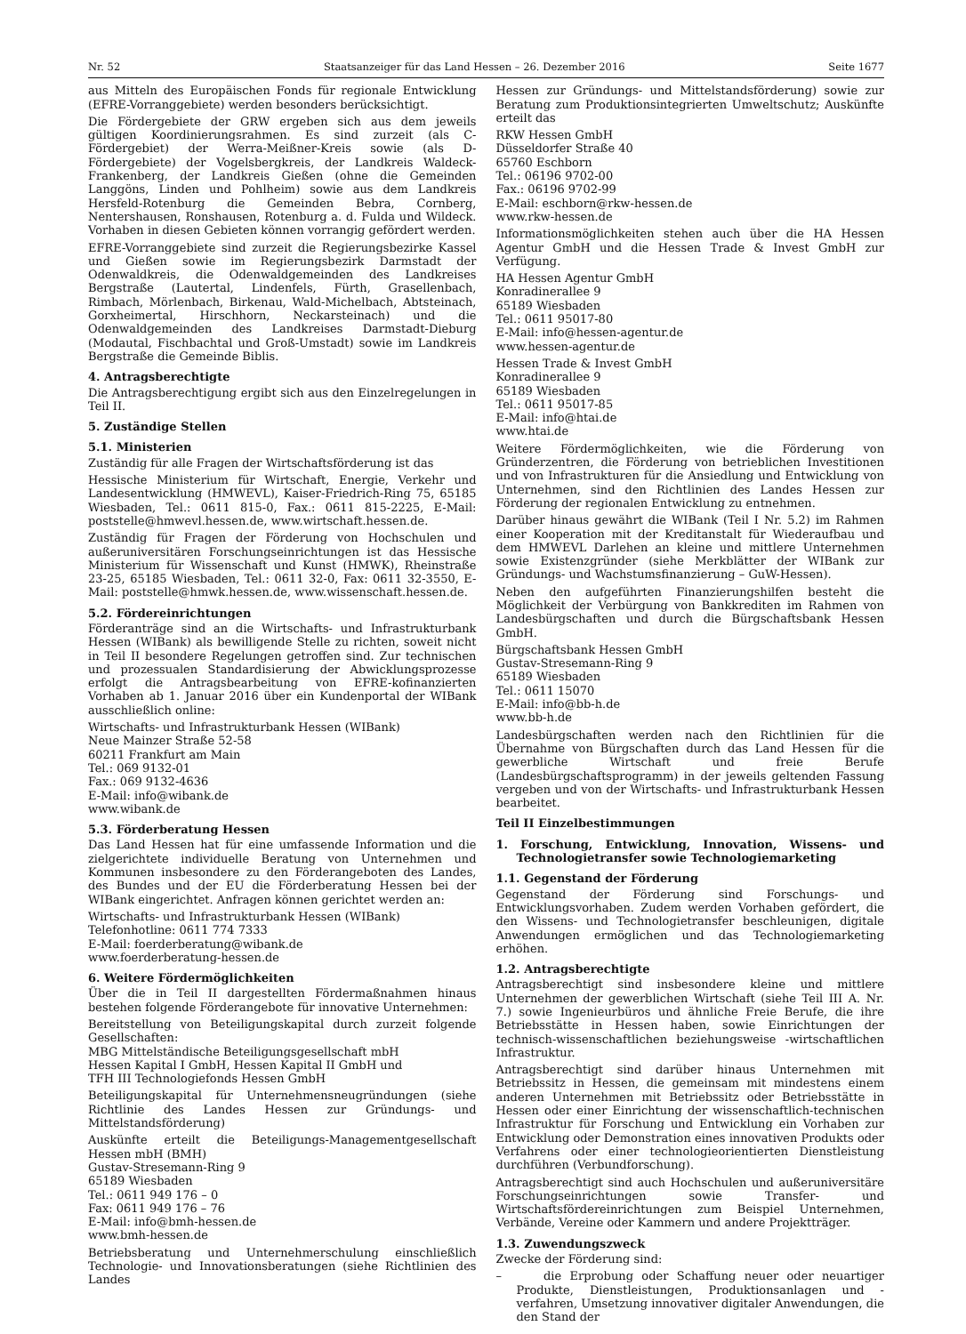Nr. 52 Staatsanzeiger für das Land Hessen – 26. Dezember 2016 Seite 1677
aus Mitteln des Europäischen Fonds für regionale Entwicklung (EFRE-Vorranggebiete) werden besonders berücksichtigt.
Die Fördergebiete der GRW ergeben sich aus dem jeweils gültigen Koordinierungsrahmen. Es sind zurzeit (als C-Fördergebiet) der Werra-Meißner-Kreis sowie (als D-Fördergebiete) der Vogelsbergkreis, der Landkreis Waldeck-Frankenberg, der Landkreis Gießen (ohne die Gemeinden Langgöns, Linden und Pohlheim) sowie aus dem Landkreis Hersfeld-Rotenburg die Gemeinden Bebra, Cornberg, Nentershausen, Ronshausen, Rotenburg a. d. Fulda und Wildeck. Vorhaben in diesen Gebieten können vorrangig gefördert werden.
EFRE-Vorranggebiete sind zurzeit die Regierungsbezirke Kassel und Gießen sowie im Regierungsbezirk Darmstadt der Odenwaldkreis, die Odenwaldgemeinden des Landkreises Bergstraße (Lautertal, Lindenfels, Fürth, Grasellenbach, Rimbach, Mörlenbach, Birkenau, Wald-Michelbach, Abtsteinach, Gorxheimertal, Hirschhorn, Neckarsteinach) und die Odenwaldgemeinden des Landkreises Darmstadt-Dieburg (Modautal, Fischbachtal und Groß-Umstadt) sowie im Landkreis Bergstraße die Gemeinde Biblis.
4. Antragsberechtigte
Die Antragsberechtigung ergibt sich aus den Einzelregelungen in Teil II.
5. Zuständige Stellen
5.1. Ministerien
Zuständig für alle Fragen der Wirtschaftsförderung ist das
Hessische Ministerium für Wirtschaft, Energie, Verkehr und Landesentwicklung (HMWEVL), Kaiser-Friedrich-Ring 75, 65185 Wiesbaden, Tel.: 0611 815-0, Fax.: 0611 815-2225, E-Mail: poststelle@hmwevl.hessen.de, www.wirtschaft.hessen.de.
Zuständig für Fragen der Förderung von Hochschulen und außeruniversitären Forschungseinrichtungen ist das Hessische Ministerium für Wissenschaft und Kunst (HMWK), Rheinstraße 23-25, 65185 Wiesbaden, Tel.: 0611 32-0, Fax: 0611 32-3550, E-Mail: poststelle@hmwk.hessen.de, www.wissenschaft.hessen.de.
5.2. Fördereinrichtungen
Förderanträge sind an die Wirtschafts- und Infrastrukturbank Hessen (WIBank) als bewilligende Stelle zu richten, soweit nicht in Teil II besondere Regelungen getroffen sind. Zur technischen und prozessualen Standardisierung der Abwicklungsprozesse erfolgt die Antragsbearbeitung von EFRE-kofinanzierten Vorhaben ab 1. Januar 2016 über ein Kundenportal der WIBank ausschließlich online:
Wirtschafts- und Infrastrukturbank Hessen (WIBank)
Neue Mainzer Straße 52-58
60211 Frankfurt am Main
Tel.: 069 9132-01
Fax.: 069 9132-4636
E-Mail: info@wibank.de
www.wibank.de
5.3. Förderberatung Hessen
Das Land Hessen hat für eine umfassende Information und die zielgerichtete individuelle Beratung von Unternehmen und Kommunen insbesondere zu den Förderangeboten des Landes, des Bundes und der EU die Förderberatung Hessen bei der WIBank eingerichtet. Anfragen können gerichtet werden an:
Wirtschafts- und Infrastrukturbank Hessen (WIBank)
Telefonhotline: 0611 774 7333
E-Mail: foerderberatung@wibank.de
www.foerderberatung-hessen.de
6. Weitere Fördermöglichkeiten
Über die in Teil II dargestellten Fördermaßnahmen hinaus bestehen folgende Förderangebote für innovative Unternehmen:
Bereitstellung von Beteiligungskapital durch zurzeit folgende Gesellschaften:
MBG Mittelständische Beteiligungsgesellschaft mbH
Hessen Kapital I GmbH, Hessen Kapital II GmbH und
TFH III Technologiefonds Hessen GmbH
Beteiligungskapital für Unternehmensneugründungen (siehe Richtlinie des Landes Hessen zur Gründungs- und Mittelstandsförderung)
Auskünfte erteilt die Beteiligungs-Managementgesellschaft Hessen mbH (BMH)
Gustav-Stresemann-Ring 9
65189 Wiesbaden
Tel.: 0611 949 176 – 0
Fax: 0611 949 176 – 76
E-Mail: info@bmh-hessen.de
www.bmh-hessen.de
Betriebsberatung und Unternehmerschulung einschließlich Technologie- und Innovationsberatungen (siehe Richtlinien des Landes
Hessen zur Gründungs- und Mittelstandsförderung) sowie zur Beratung zum Produktionsintegrierten Umweltschutz; Auskünfte erteilt das
RKW Hessen GmbH
Düsseldorfer Straße 40
65760 Eschborn
Tel.: 06196 9702-00
Fax.: 06196 9702-99
E-Mail: eschborn@rkw-hessen.de
www.rkw-hessen.de
Informationsmöglichkeiten stehen auch über die HA Hessen Agentur GmbH und die Hessen Trade & Invest GmbH zur Verfügung.
HA Hessen Agentur GmbH
Konradinerallee 9
65189 Wiesbaden
Tel.: 0611 95017-80
E-Mail: info@hessen-agentur.de
www.hessen-agentur.de
Hessen Trade & Invest GmbH
Konradinerallee 9
65189 Wiesbaden
Tel.: 0611 95017-85
E-Mail: info@htai.de
www.htai.de
Weitere Fördermöglichkeiten, wie die Förderung von Gründerzentren, die Förderung von betrieblichen Investitionen und von Infrastrukturen für die Ansiedlung und Entwicklung von Unternehmen, sind den Richtlinien des Landes Hessen zur Förderung der regionalen Entwicklung zu entnehmen.
Darüber hinaus gewährt die WIBank (Teil I Nr. 5.2) im Rahmen einer Kooperation mit der Kreditanstalt für Wiederaufbau und dem HMWEVL Darlehen an kleine und mittlere Unternehmen sowie Existenzgründer (siehe Merkblätter der WIBank zur Gründungs- und Wachstumsfinanzierung – GuW-Hessen).
Neben den aufgeführten Finanzierungshilfen besteht die Möglichkeit der Verbürgung von Bankkrediten im Rahmen von Landesbürgschaften und durch die Bürgschaftsbank Hessen GmbH.
Bürgschaftsbank Hessen GmbH
Gustav-Stresemann-Ring 9
65189 Wiesbaden
Tel.: 0611 15070
E-Mail: info@bb-h.de
www.bb-h.de
Landesbürgschaften werden nach den Richtlinien für die Übernahme von Bürgschaften durch das Land Hessen für die gewerbliche Wirtschaft und freie Berufe (Landesbürgschaftsprogramm) in der jeweils geltenden Fassung vergeben und von der Wirtschafts- und Infrastrukturbank Hessen bearbeitet.
Teil II Einzelbestimmungen
1. Forschung, Entwicklung, Innovation, Wissens- und Technologietransfer sowie Technologiemarketing
1.1. Gegenstand der Förderung
Gegenstand der Förderung sind Forschungs- und Entwicklungsvorhaben. Zudem werden Vorhaben gefördert, die den Wissens- und Technologietransfer beschleunigen, digitale Anwendungen ermöglichen und das Technologiemarketing erhöhen.
1.2. Antragsberechtigte
Antragsberechtigt sind insbesondere kleine und mittlere Unternehmen der gewerblichen Wirtschaft (siehe Teil III A. Nr. 7.) sowie Ingenieurbüros und ähnliche Freie Berufe, die ihre Betriebsstätte in Hessen haben, sowie Einrichtungen der technisch-wissenschaftlichen beziehungsweise -wirtschaftlichen Infrastruktur.
Antragsberechtigt sind darüber hinaus Unternehmen mit Betriebssitz in Hessen, die gemeinsam mit mindestens einem anderen Unternehmen mit Betriebssitz oder Betriebsstätte in Hessen oder einer Einrichtung der wissenschaftlich-technischen Infrastruktur für Forschung und Entwicklung ein Vorhaben zur Entwicklung oder Demonstration eines innovativen Produkts oder Verfahrens oder einer technologieorientierten Dienstleistung durchführen (Verbundforschung).
Antragsberechtigt sind auch Hochschulen und außeruniversitäre Forschungseinrichtungen sowie Transfer- und Wirtschaftsfördereinrichtungen zum Beispiel Unternehmen, Verbände, Vereine oder Kammern und andere Projektträger.
1.3. Zuwendungszweck
Zwecke der Förderung sind:
– die Erprobung oder Schaffung neuer oder neuartiger Produkte, Dienstleistungen, Produktionsanlagen und -verfahren, Umsetzung innovativer digitaler Anwendungen, die den Stand der